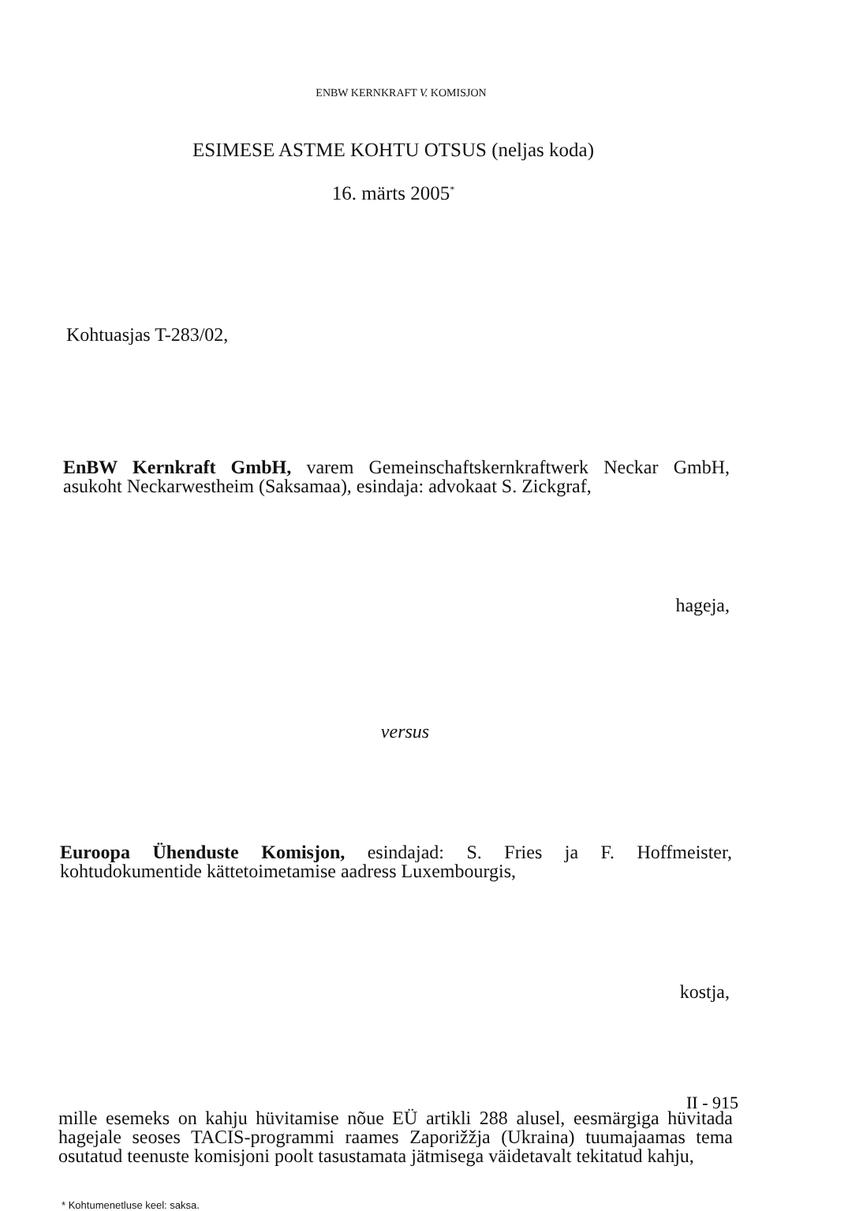ENBW KERNKRAFT V. KOMISJON
ESIMESE ASTME KOHTU OTSUS (neljas koda)
16. märts 2005<sup>*</sup>
Kohtuasjas T-283/02,
EnBW Kernkraft GmbH, varem Gemeinschaftskernkraftwerk Neckar GmbH, asukoht Neckarwestheim (Saksamaa), esindaja: advokaat S. Zickgraf,
hageja,
versus
Euroopa Ühenduste Komisjon, esindajad: S. Fries ja F. Hoffmeister, kohtudokumentide kättetoimetamise aadress Luxembourgis,
kostja,
mille esemeks on kahju hüvitamise nõue EÜ artikli 288 alusel, eesmärgiga hüvitada hagejale seoses TACIS-programmi raames Zaporižžja (Ukraina) tuumajaamas tema osutatud teenuste komisjoni poolt tasustamata jätmisega väidetavalt tekitatud kahju,
* Kohtumenetluse keel: saksa.
II - 915